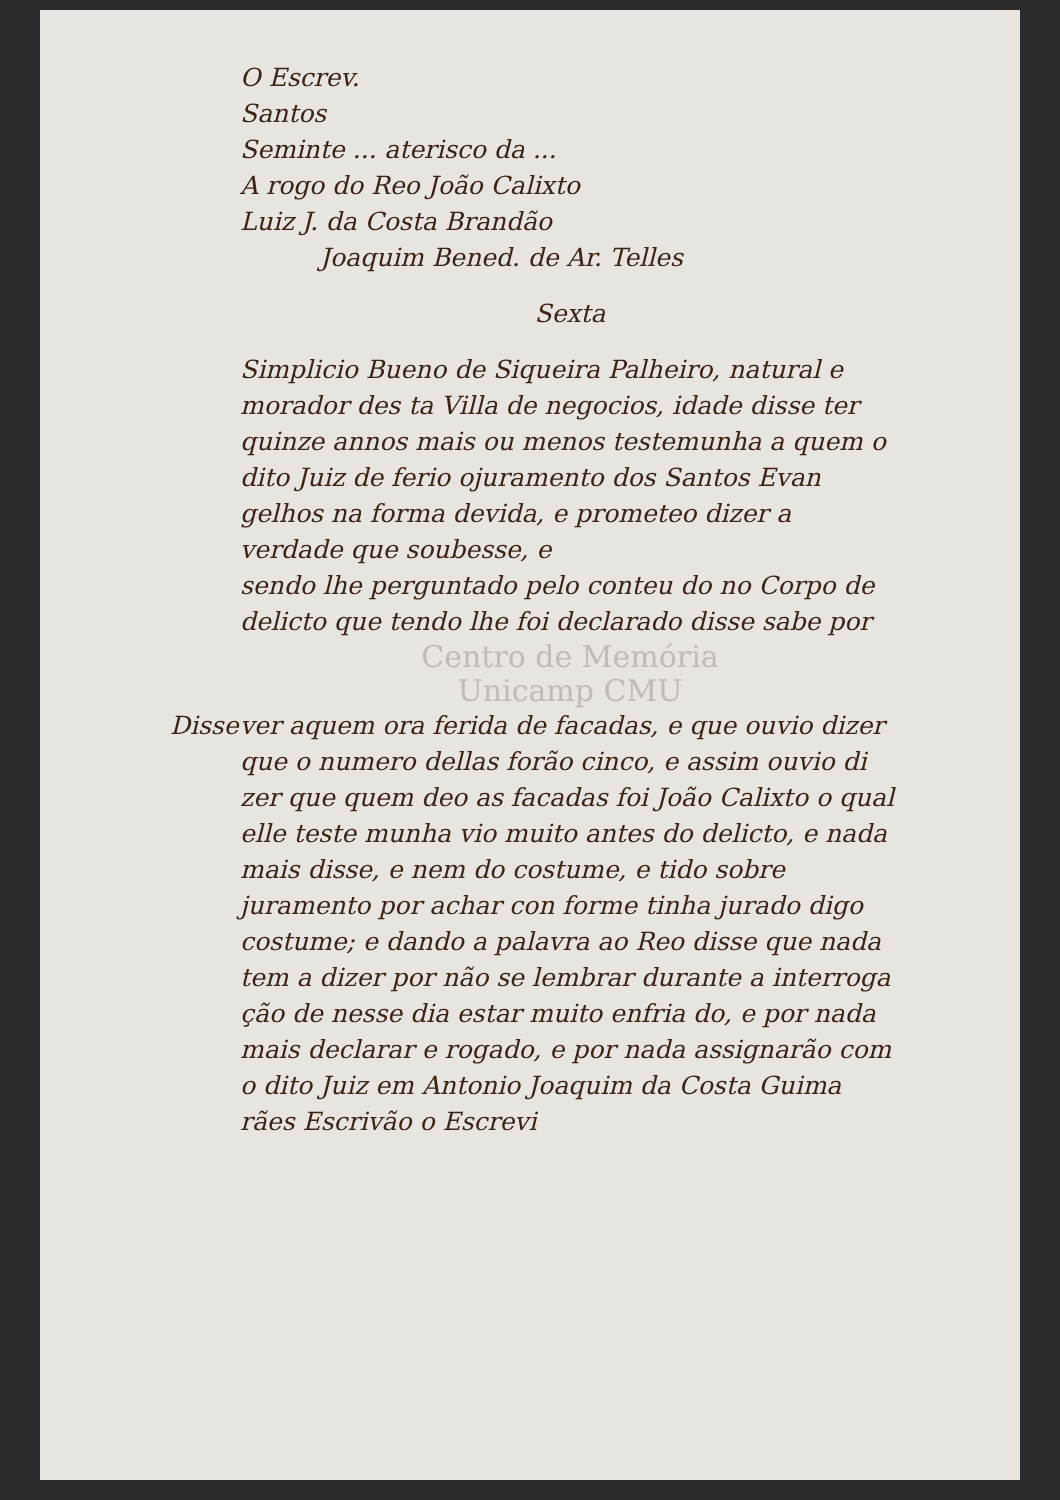O Escrev.
Santos
Seminte ... aterisco da ...
A rogo do Reo João Calixto
Luiz J. da Costa Brandão
Joaquim Bened. de Ar. Telles
Sexta
Simplicio Bueno de Siqueira Palheiro, natural e morador des ta Villa de negocios, idade disse ter quinze annos mais ou menos testemunha a quem o dito Juiz de ferio ojuramento dos Santos Evan gelhos na forma devida, e prometeo dizer a verdade que soubesse, e
sendo lhe perguntado pelo conteu do no Corpo de delicto que tendo lhe foi declarado disse sabe por
Centro de Memória
Unicamp CMU
Disse ver aquem ora ferida de facadas, e que ouvio dizer que o numero dellas forão cinco, e assim ouvio di zer que quem deo as facadas foi João Calixto o qual elle teste munha vio muito antes do delicto, e nada mais disse, e nem do costume, e tido sobre juramento por achar con forme tinha jurado digo costume; e dando a palavra ao Reo disse que nada tem a dizer por não se lembrar durante a interroga ção de nesse dia estar muito enfria do, e por nada mais declarar e rogado, e por nada assignarão com o dito Juiz em Antonio Joaquim da Costa Guima rães Escrivão o Escrevi